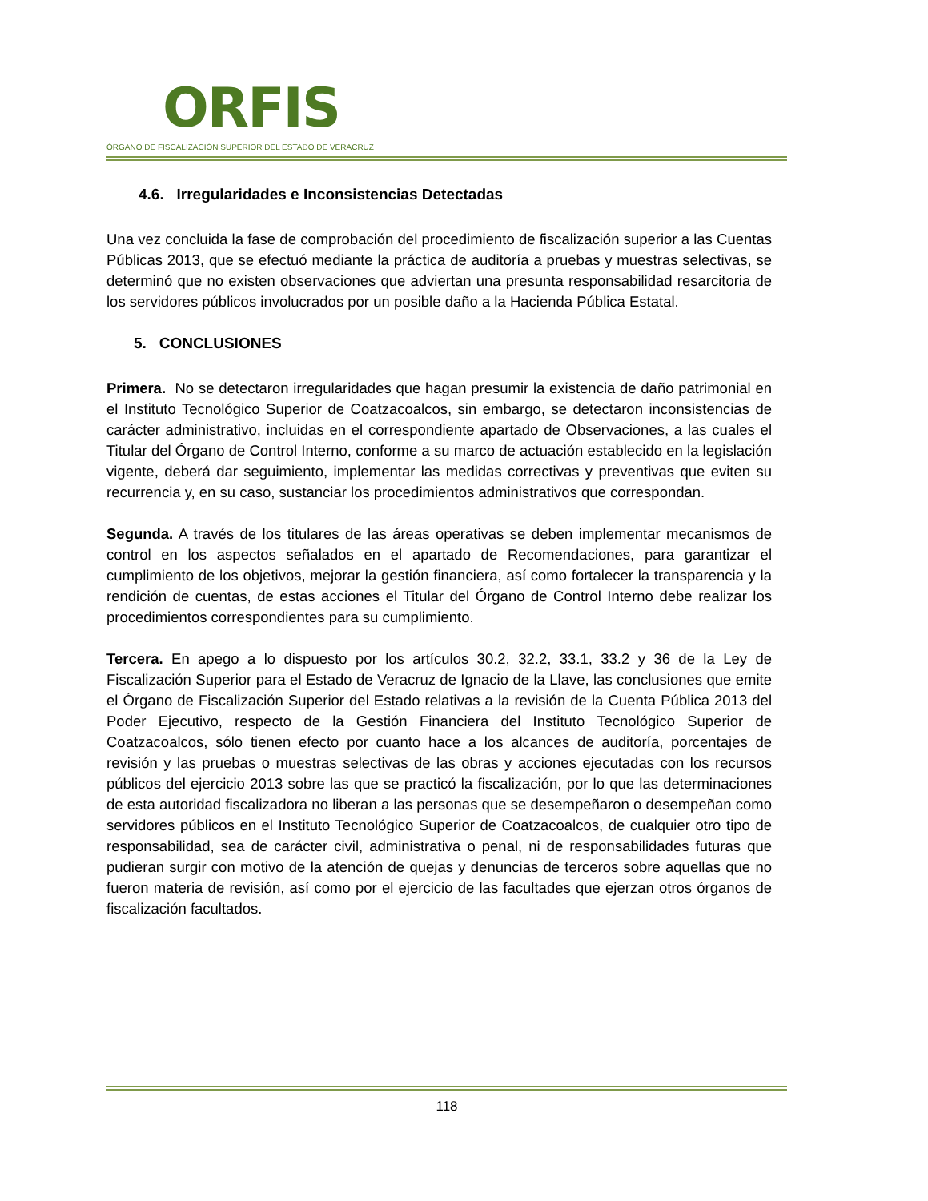ORFIS
ÓRGANO DE FISCALIZACIÓN SUPERIOR DEL ESTADO DE VERACRUZ
4.6. Irregularidades e Inconsistencias Detectadas
Una vez concluida la fase de comprobación del procedimiento de fiscalización superior a las Cuentas Públicas 2013, que se efectuó mediante la práctica de auditoría a pruebas y muestras selectivas, se determinó que no existen observaciones que adviertan una presunta responsabilidad resarcitoria de los servidores públicos involucrados por un posible daño a la Hacienda Pública Estatal.
5. CONCLUSIONES
Primera. No se detectaron irregularidades que hagan presumir la existencia de daño patrimonial en el Instituto Tecnológico Superior de Coatzacoalcos, sin embargo, se detectaron inconsistencias de carácter administrativo, incluidas en el correspondiente apartado de Observaciones, a las cuales el Titular del Órgano de Control Interno, conforme a su marco de actuación establecido en la legislación vigente, deberá dar seguimiento, implementar las medidas correctivas y preventivas que eviten su recurrencia y, en su caso, sustanciar los procedimientos administrativos que correspondan.
Segunda. A través de los titulares de las áreas operativas se deben implementar mecanismos de control en los aspectos señalados en el apartado de Recomendaciones, para garantizar el cumplimiento de los objetivos, mejorar la gestión financiera, así como fortalecer la transparencia y la rendición de cuentas, de estas acciones el Titular del Órgano de Control Interno debe realizar los procedimientos correspondientes para su cumplimiento.
Tercera. En apego a lo dispuesto por los artículos 30.2, 32.2, 33.1, 33.2 y 36 de la Ley de Fiscalización Superior para el Estado de Veracruz de Ignacio de la Llave, las conclusiones que emite el Órgano de Fiscalización Superior del Estado relativas a la revisión de la Cuenta Pública 2013 del Poder Ejecutivo, respecto de la Gestión Financiera del Instituto Tecnológico Superior de Coatzacoalcos, sólo tienen efecto por cuanto hace a los alcances de auditoría, porcentajes de revisión y las pruebas o muestras selectivas de las obras y acciones ejecutadas con los recursos públicos del ejercicio 2013 sobre las que se practicó la fiscalización, por lo que las determinaciones de esta autoridad fiscalizadora no liberan a las personas que se desempeñaron o desempeñan como servidores públicos en el Instituto Tecnológico Superior de Coatzacoalcos, de cualquier otro tipo de responsabilidad, sea de carácter civil, administrativa o penal, ni de responsabilidades futuras que pudieran surgir con motivo de la atención de quejas y denuncias de terceros sobre aquellas que no fueron materia de revisión, así como por el ejercicio de las facultades que ejerzan otros órganos de fiscalización facultados.
118